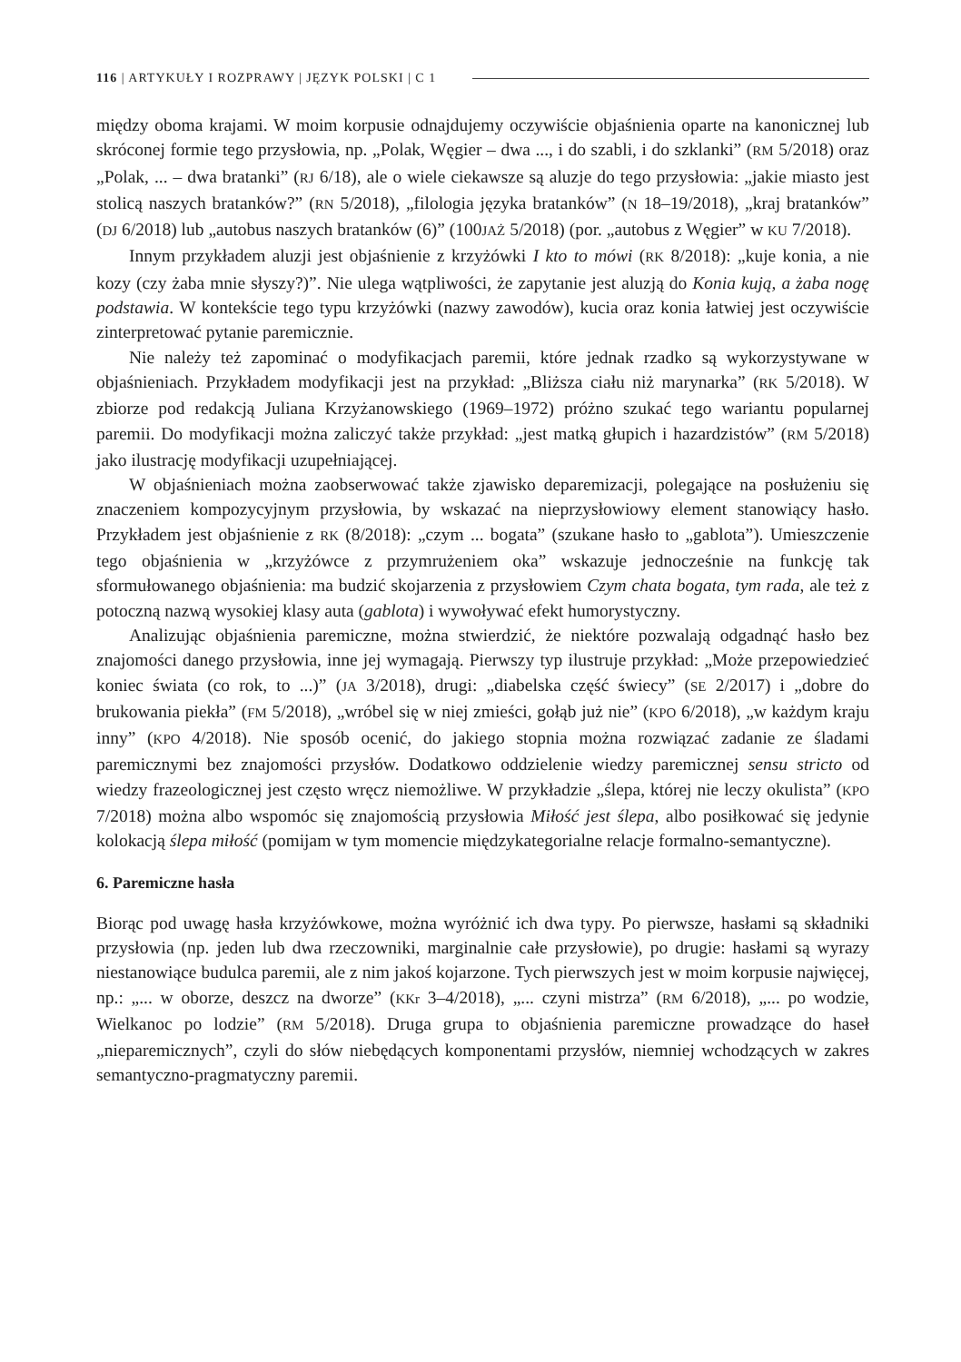116 | ARTYKUŁY I ROZPRAWY | JĘZYK POLSKI | C 1
między oboma krajami. W moim korpusie odnajdujemy oczywiście objaśnienia oparte na kanonicznej lub skróconej formie tego przysłowia, np. „Polak, Węgier – dwa ..., i do szabli, i do szklanki” (RM 5/2018) oraz „Polak, ... – dwa bratanki” (RJ 6/18), ale o wiele ciekawsze są aluzje do tego przysłowia: „jakie miasto jest stolicą naszych bratanków?” (RN 5/2018), „filologia języka bratanków” (N 18–19/2018), „kraj bratanków” (DJ 6/2018) lub „autobus naszych bratanków (6)” (100JAŻ 5/2018) (por. „autobus z Węgier” w KU 7/2018).
Innym przykładem aluzji jest objaśnienie z krzyżówki I kto to mówi (RK 8/2018): „kuje konia, a nie kozy (czy żaba mnie słyszy?)”. Nie ulega wątpliwości, że zapytanie jest aluzją do Konia kują, a żaba nogę podstawia. W kontekście tego typu krzyżówki (nazwy zawodów), kucia oraz konia łatwiej jest oczywiście zinterpretować pytanie paremicznie.
Nie należy też zapominać o modyfikacjach paremii, które jednak rzadko są wykorzystywane w objaśnieniach. Przykładem modyfikacji jest na przykład: „Bliższa ciału niż marynarka” (RK 5/2018). W zbiorze pod redakcją Juliana Krzyżanowskiego (1969–1972) próżno szukać tego wariantu popularnej paremii. Do modyfikacji można zaliczyć także przykład: „jest matką głupich i hazardzistów” (RM 5/2018) jako ilustrację modyfikacji uzupełniającej.
W objaśnieniach można zaobserwować także zjawisko deparemizacji, polegające na posłużeniu się znaczeniem kompozycyjnym przysłowia, by wskazać na nieprzysłowiowy element stanowiący hasło. Przykładem jest objaśnienie z RK (8/2018): „czym ... bogata” (szukane hasło to „gablota”). Umieszczenie tego objaśnienia w „krzyżówce z przymrużeniem oka” wskazuje jednocześnie na funkcję tak sformułowanego objaśnienia: ma budzić skojarzenia z przysłowiem Czym chata bogata, tym rada, ale też z potoczną nazwą wysokiej klasy auta (gablota) i wywoływać efekt humorystyczny.
Analizując objaśnienia paremiczne, można stwierdzić, że niektóre pozwalają odgadnąć hasło bez znajomości danego przysłowia, inne jej wymagają. Pierwszy typ ilustruje przykład: „Może przepowiedzieć koniec świata (co rok, to ...)” (JA 3/2018), drugi: „diabelska część świecy” (SE 2/2017) i „dobre do brukowania piekła” (FM 5/2018), „wróbel się w niej zmieści, gołąb już nie” (KPO 6/2018), „w każdym kraju inny” (KPO 4/2018). Nie sposób ocenić, do jakiego stopnia można rozwiązać zadanie ze śladami paremicznymi bez znajomości przysłów. Dodatkowo oddzielenie wiedzy paremicznej sensu stricto od wiedzy frazeologicznej jest często wręcz niemożliwe. W przykładzie „ślepa, której nie leczy okulista” (KPO 7/2018) można albo wspomóc się znajomością przysłowia Miłość jest ślepa, albo posiłkować się jedynie kolokacją ślepa miłość (pomijam w tym momencie międzykategorialne relacje formalno-semantyczne).
6. Paremiczne hasła
Biorąc pod uwagę hasła krzyżówkowe, można wyróżnić ich dwa typy. Po pierwsze, hasłami są składniki przysłowia (np. jeden lub dwa rzeczowniki, marginalnie całe przysłowie), po drugie: hasłami są wyrazy niestanowiące budulca paremii, ale z nim jakoś kojarzone. Tych pierwszych jest w moim korpusie najwięcej, np.: „... w oborze, deszcz na dworze” (KKr 3–4/2018), „... czyni mistrza” (RM 6/2018), „... po wodzie, Wielkanoc po lodzie” (RM 5/2018). Druga grupa to objaśnienia paremiczne prowadzące do haseł „nieparemicznych”, czyli do słów niebędących komponentami przysłów, niemniej wchodzących w zakres semantyczno-pragmatyczny paremii.